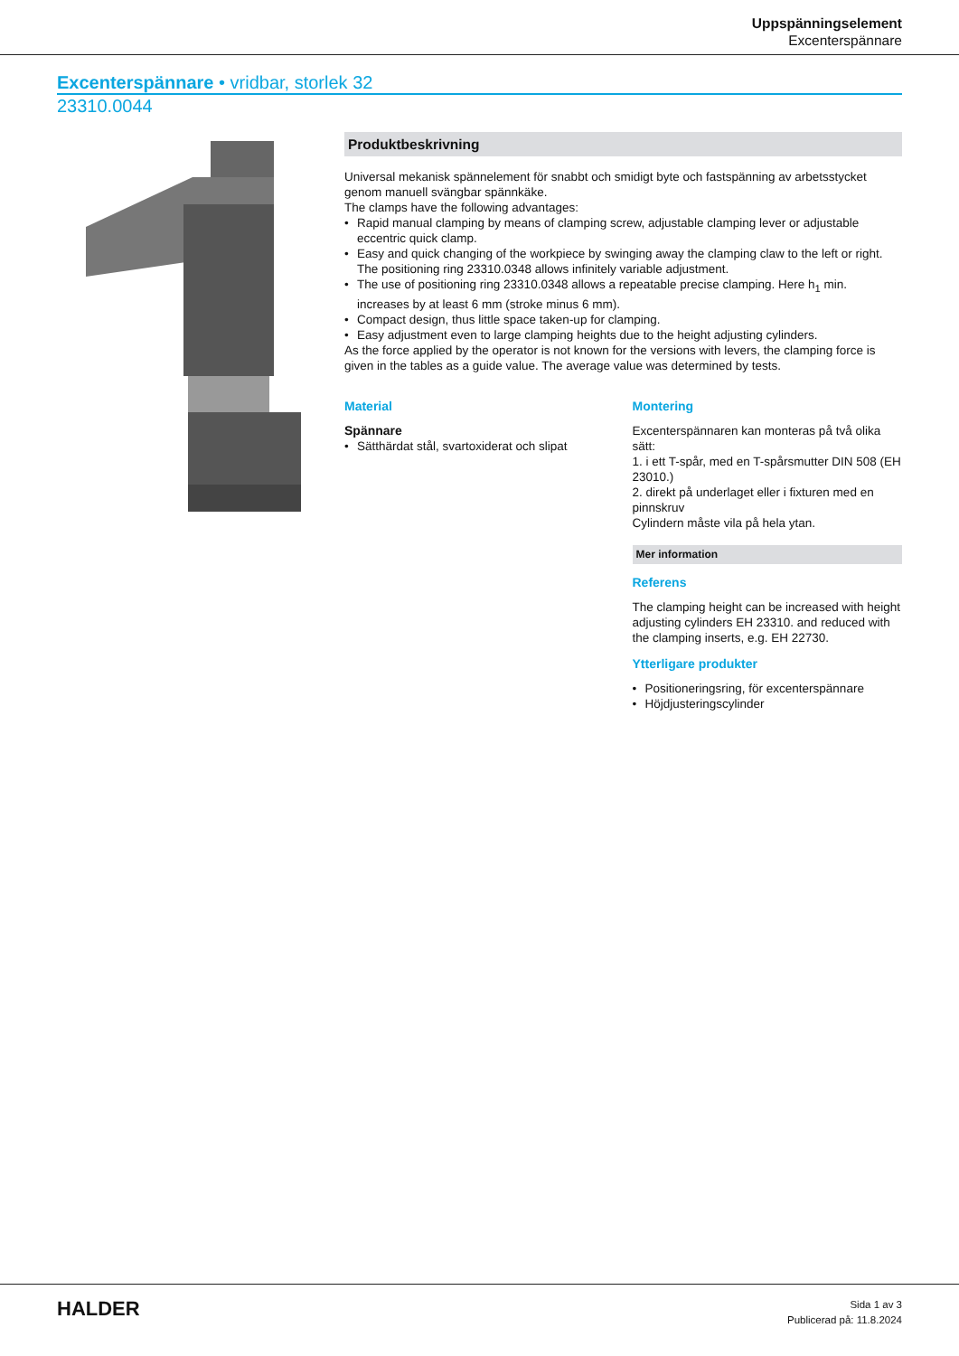Uppspänningselement
Excenterspännare
Excenterspännare • vridbar, storlek 32
23310.0044
Produktbeskrivning
Universal mekanisk spännelement för snabbt och smidigt byte och fastspänning av arbetsstycket genom manuell svängbar spännkäke.
The clamps have the following advantages:
Rapid manual clamping by means of clamping screw, adjustable clamping lever or adjustable eccentric quick clamp.
Easy and quick changing of the workpiece by swinging away the clamping claw to the left or right. The positioning ring 23310.0348 allows infinitely variable adjustment.
The use of positioning ring 23310.0348 allows a repeatable precise clamping. Here h<sub>1</sub> min. increases by at least 6 mm (stroke minus 6 mm).
Compact design, thus little space taken-up for clamping.
Easy adjustment even to large clamping heights due to the height adjusting cylinders.
As the force applied by the operator is not known for the versions with levers, the clamping force is given in the tables as a guide value. The average value was determined by tests.
Material
Spännare
Sätthärdat stål, svartoxiderat och slipat
Montering
Excenterspännaren kan monteras på två olika sätt:
1. i ett T-spår, med en T-spårsmutter DIN 508 (EH 23010.)
2. direkt på underlaget eller i fixturen med en pinnskruv
Cylindern måste vila på hela ytan.
Mer information
Referens
The clamping height can be increased with height adjusting cylinders EH 23310. and reduced with the clamping inserts, e.g. EH 22730.
Ytterligare produkter
Positioneringsring, för excenterspännare
Höjdjusteringscylinder
HALDER
Sida 1 av 3
Publicerad på: 11.8.2024